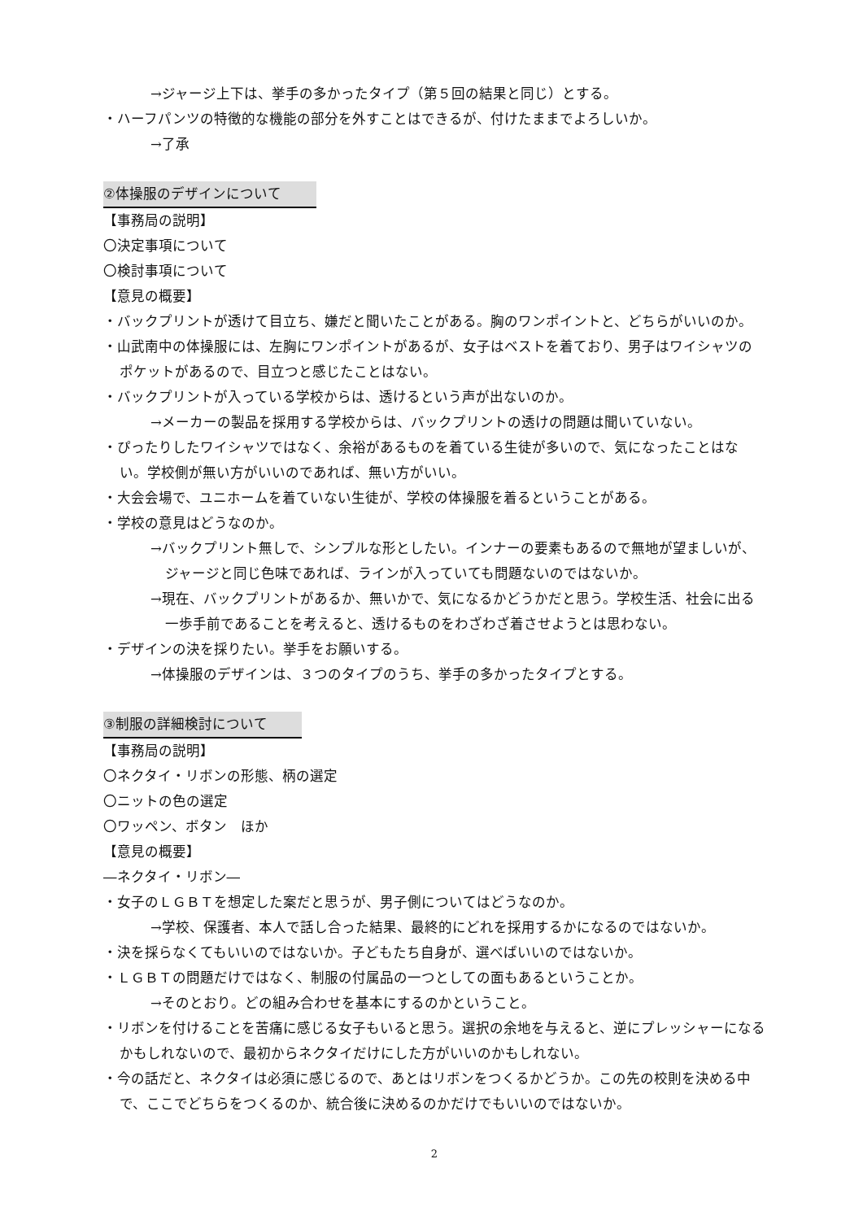→ジャージ上下は、挙手の多かったタイプ（第５回の結果と同じ）とする。
・ハーフパンツの特徴的な機能の部分を外すことはできるが、付けたままでよろしいか。
→了承
②体操服のデザインについて
【事務局の説明】
〇決定事項について
〇検討事項について
【意見の概要】
・バックプリントが透けて目立ち、嫌だと聞いたことがある。胸のワンポイントと、どちらがいいのか。
・山武南中の体操服には、左胸にワンポイントがあるが、女子はベストを着ており、男子はワイシャツのポケットがあるので、目立つと感じたことはない。
・バックプリントが入っている学校からは、透けるという声が出ないのか。
→メーカーの製品を採用する学校からは、バックプリントの透けの問題は聞いていない。
・ぴったりしたワイシャツではなく、余裕があるものを着ている生徒が多いので、気になったことはない。学校側が無い方がいいのであれば、無い方がいい。
・大会会場で、ユニホームを着ていない生徒が、学校の体操服を着るということがある。
・学校の意見はどうなのか。
→バックプリント無しで、シンプルな形としたい。インナーの要素もあるので無地が望ましいが、ジャージと同じ色味であれば、ラインが入っていても問題ないのではないか。
→現在、バックプリントがあるか、無いかで、気になるかどうかだと思う。学校生活、社会に出る一歩手前であることを考えると、透けるものをわざわざ着させようとは思わない。
・デザインの決を採りたい。挙手をお願いする。
→体操服のデザインは、３つのタイプのうち、挙手の多かったタイプとする。
③制服の詳細検討について
【事務局の説明】
〇ネクタイ・リボンの形態、柄の選定
〇ニットの色の選定
〇ワッペン、ボタン　ほか
【意見の概要】
―ネクタイ・リボン―
・女子のＬＧＢＴを想定した案だと思うが、男子側についてはどうなのか。
→学校、保護者、本人で話し合った結果、最終的にどれを採用するかになるのではないか。
・決を採らなくてもいいのではないか。子どもたち自身が、選べばいいのではないか。
・ＬＧＢＴの問題だけではなく、制服の付属品の一つとしての面もあるということか。
→そのとおり。どの組み合わせを基本にするのかということ。
・リボンを付けることを苦痛に感じる女子もいると思う。選択の余地を与えると、逆にプレッシャーになるかもしれないので、最初からネクタイだけにした方がいいのかもしれない。
・今の話だと、ネクタイは必須に感じるので、あとはリボンをつくるかどうか。この先の校則を決める中で、ここでどちらをつくるのか、統合後に決めるのかだけでもいいのではないか。
2